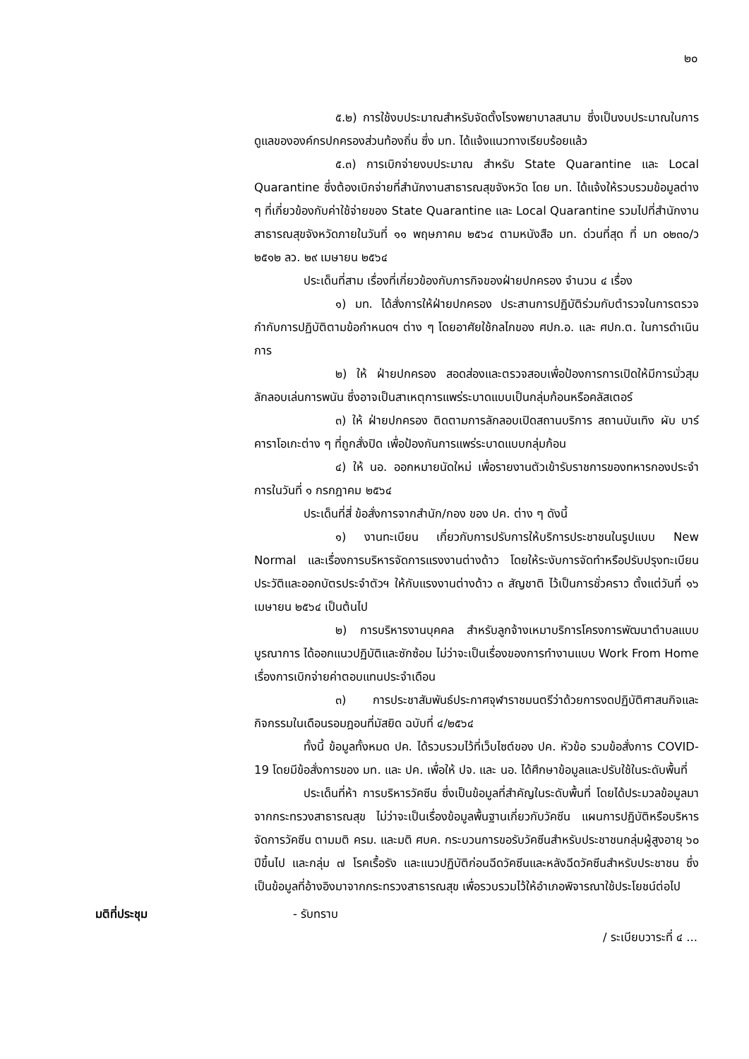๒๐
๕.๒) การใช้งบประมาณสำหรับจัดตั้งโรงพยาบาลสนาม ซึ่งเป็นงบประมาณในการดูแลขององค์กรปกครองส่วนท้องถิ่น ซึ่ง มท. ได้แจ้งแนวทางเรียบร้อยแล้ว
๕.๓) การเบิกจ่ายงบประมาณ สำหรับ State Quarantine และ Local Quarantine ซึ่งต้องเบิกจ่ายที่สำนักงานสาธารณสุขจังหวัด โดย มท. ได้แจ้งให้รวบรวมข้อมูลต่าง ๆ ที่เกี่ยวข้องกับค่าใช้จ่ายของ State Quarantine และ Local Quarantine รวมไปที่สำนักงานสาธารณสุขจังหวัดภายในวันที่ ๑๑ พฤษภาคม ๒๕๖๔ ตามหนังสือ มท. ด่วนที่สุด ที่ มท ๐๒๓๐/ว ๒๕๑๒ ลว. ๒๙ เมษายน ๒๕๖๔
ประเด็นที่สาม เรื่องที่เกี่ยวข้องกับภารกิจของฝ่ายปกครอง จำนวน ๔ เรื่อง
๑) มท. ได้สั่งการให้ฝ่ายปกครอง ประสานการปฏิบัติร่วมกับตำรวจในการตรวจกำกับการปฏิบัติตามข้อกำหนดฯ ต่าง ๆ โดยอาศัยใช้กลไกของ ศปก.อ. และ ศปก.ต. ในการดำเนินการ
๒) ให้ ฝ่ายปกครอง สอดส่องและตรวจสอบเพื่อป้องการการเปิดให้มีการมั่วสุมลักลอบเล่นการพนัน ซึ่งอาจเป็นสาเหตุการแพร่ระบาดแบบเป็นกลุ่มก้อนหรือคลัสเตอร์
๓) ให้ ฝ่ายปกครอง ติดตามการลักลอบเปิดสถานบริการ สถานบันเทิง ผับ บาร์ คาราโอเกะต่าง ๆ ที่ถูกสั่งปิด เพื่อป้องกันการแพร่ระบาดแบบกลุ่มก้อน
๔) ให้ นอ. ออกหมายนัดใหม่ เพื่อรายงานตัวเข้ารับราชการของทหารกองประจำการในวันที่ ๑ กรกฎาคม ๒๕๖๔
ประเด็นที่สี่ ข้อสั่งการจากสำนัก/กอง ของ ปค. ต่าง ๆ ดังนี้
๑) งานทะเบียน เกี่ยวกับการปรับการให้บริการประชาชนในรูปแบบ New Normal และเรื่องการบริหารจัดการแรงงานต่างด้าว โดยให้ระงับการจัดทำหรือปรับปรุงทะเบียนประวัติและออกบัตรประจำตัวฯ ให้กับแรงงานต่างด้าว ๓ สัญชาติ ไว้เป็นการชั่วคราว ตั้งแต่วันที่ ๑๖ เมษายน ๒๕๖๔ เป็นต้นไป
๒) การบริหารงานบุคคล สำหรับลูกจ้างเหมาบริการโครงการพัฒนาตำบลแบบบูรณาการ ได้ออกแนวปฏิบัติและซักซ้อม ไม่ว่าจะเป็นเรื่องของการทำงานแบบ Work From Home เรื่องการเบิกจ่ายค่าตอบแทนประจำเดือน
๓) การประชาสัมพันธ์ประกาศจุฬาราชมนตรีว่าด้วยการงดปฏิบัติศาสนกิจและกิจกรรมในเดือนรอมฎอนที่มัสยิด ฉบับที่ ๔/๒๕๖๔
ทั้งนี้ ข้อมูลทั้งหมด ปค. ได้รวบรวมไว้ที่เว็บไซต์ของ ปค. หัวข้อ รวมข้อสั่งการ COVID-19 โดยมีข้อสั่งการของ มท. และ ปค. เพื่อให้ ปจ. และ นอ. ได้ศึกษาข้อมูลและปรับใช้ในระดับพื้นที่
ประเด็นที่ห้า การบริหารวัคซีน ซึ่งเป็นข้อมูลที่สำคัญในระดับพื้นที่ โดยได้ประมวลข้อมูลมาจากกระทรวงสาธารณสุข ไม่ว่าจะเป็นเรื่องข้อมูลพื้นฐานเกี่ยวกับวัคซีน แผนการปฏิบัติหรือบริหารจัดการวัคซีน ตามมติ ครม. และมติ ศบค. กระบวนการขอรับวัคซีนสำหรับประชาชนกลุ่มผู้สูงอายุ ๖๐ ปีขึ้นไป และกลุ่ม ๗ โรคเรื้อรัง และแนวปฏิบัติก่อนฉีดวัคซีนและหลังฉีดวัคซีนสำหรับประชาชน ซึ่งเป็นข้อมูลที่อ้างอิงมาจากกระทรวงสาธารณสุข เพื่อรวบรวมไว้ให้อำเภอพิจารณาใช้ประโยชน์ต่อไป
มติที่ประชุม - รับทราบ
/ ระเบียบวาระที่ ๔ ...